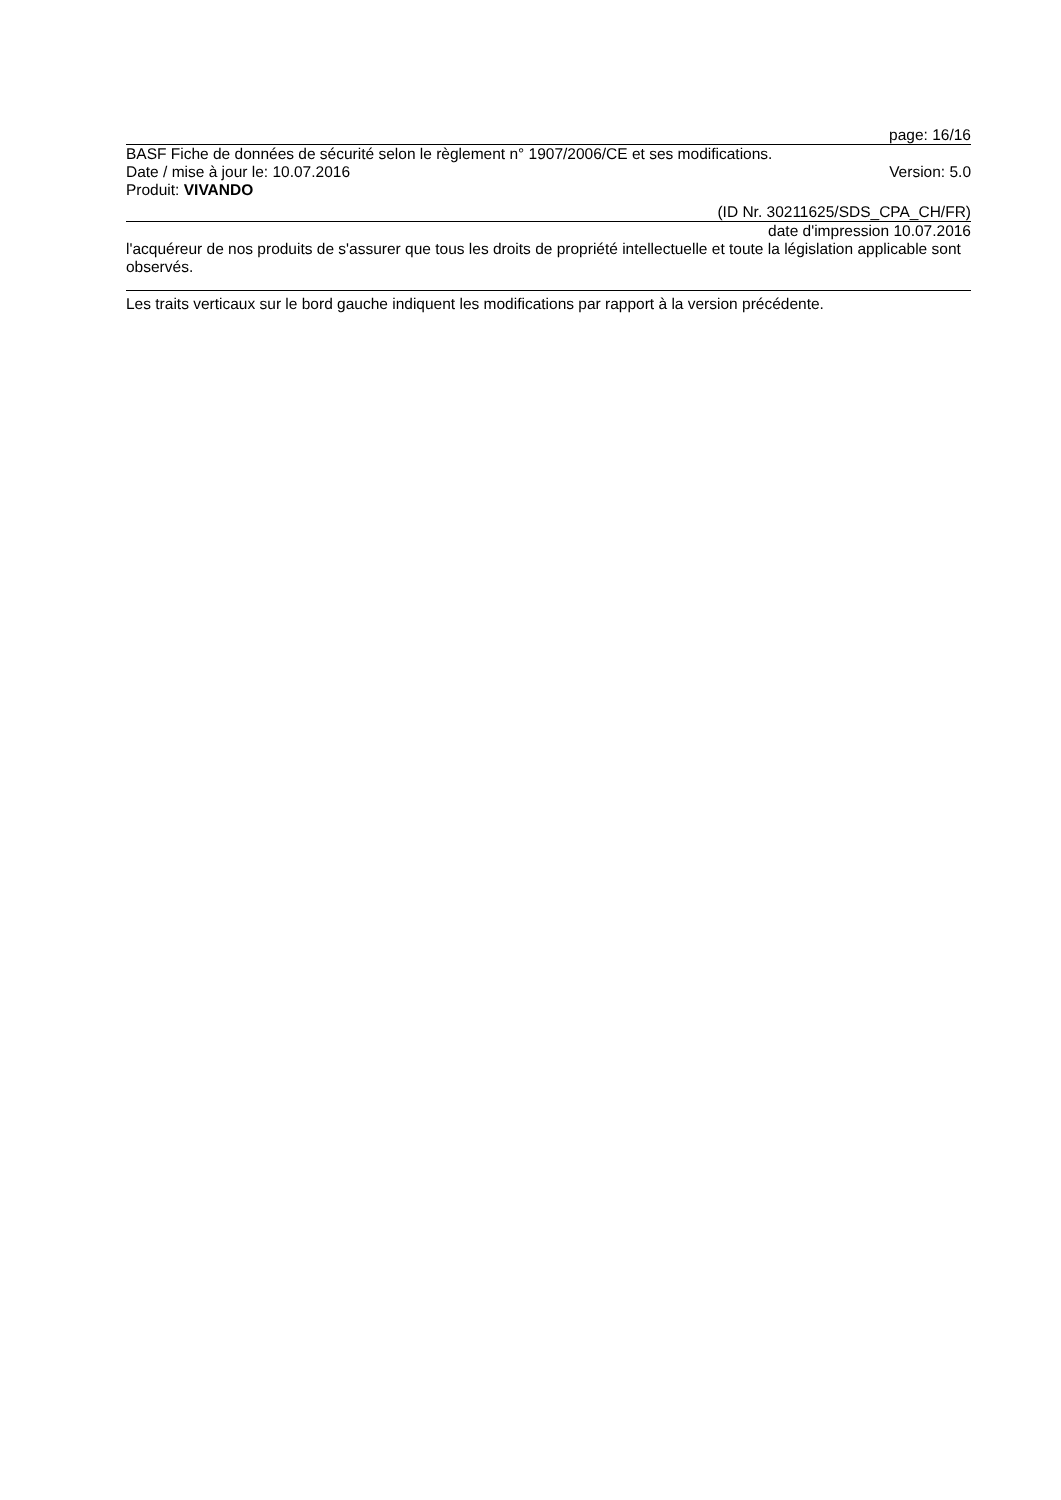page: 16/16
BASF Fiche de données de sécurité selon le règlement n° 1907/2006/CE et ses modifications.
Date / mise à jour le: 10.07.2016 Version: 5.0
Produit: VIVANDO
(ID Nr. 30211625/SDS_CPA_CH/FR)
date d'impression 10.07.2016
l'acquéreur de nos produits de s'assurer que tous les droits de propriété intellectuelle et toute la législation applicable sont observés.
Les traits verticaux sur le bord gauche indiquent les modifications par rapport à la version précédente.